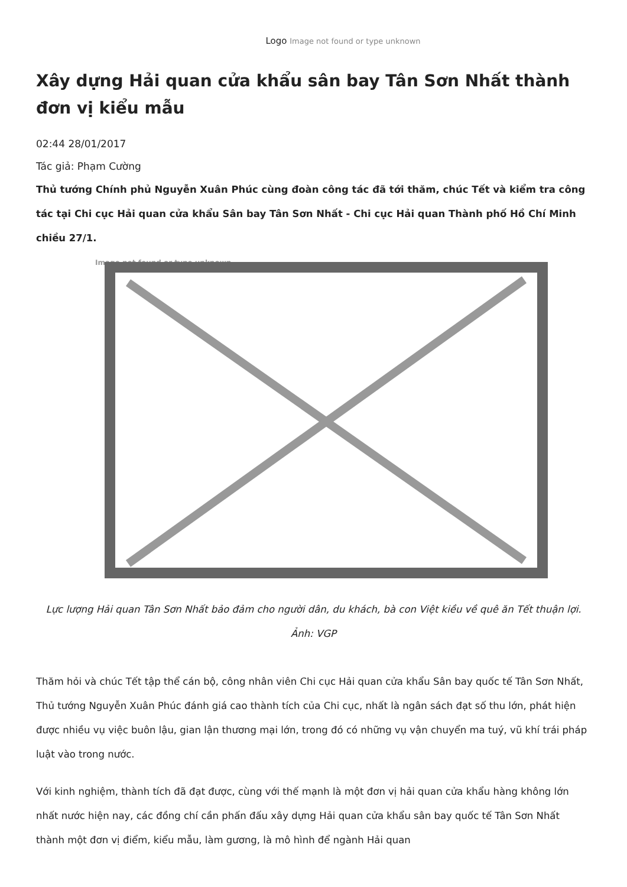Logo Image not found or type unknown
Xây dựng Hải quan cửa khẩu sân bay Tân Sơn Nhất thành đơn vị kiểu mẫu
02:44 28/01/2017
Tác giả: Phạm Cường
Thủ tướng Chính phủ Nguyễn Xuân Phúc cùng đoàn công tác đã tới thăm, chúc Tết và kiểm tra công tác tại Chi cục Hải quan cửa khẩu Sân bay Tân Sơn Nhất - Chi cục Hải quan Thành phố Hồ Chí Minh chiều 27/1.
Image not found or type unknown
Lực lượng Hải quan Tân Sơn Nhất bảo đảm cho người dân, du khách, bà con Việt kiều về quê ăn Tết thuận lợi. Ảnh: VGP
Thăm hỏi và chúc Tết tập thể cán bộ, công nhân viên Chi cục Hải quan cửa khẩu Sân bay quốc tế Tân Sơn Nhất, Thủ tướng Nguyễn Xuân Phúc đánh giá cao thành tích của Chi cục, nhất là ngân sách đạt số thu lớn, phát hiện được nhiều vụ việc buôn lậu, gian lận thương mại lớn, trong đó có những vụ vận chuyển ma tuý, vũ khí trái pháp luật vào trong nước.
Với kinh nghiệm, thành tích đã đạt được, cùng với thế mạnh là một đơn vị hải quan cửa khẩu hàng không lớn nhất nước hiện nay, các đồng chí cần phấn đấu xây dựng Hải quan cửa khẩu sân bay quốc tế Tân Sơn Nhất thành một đơn vị điểm, kiểu mẫu, làm gương, là mô hình để ngành Hải quan